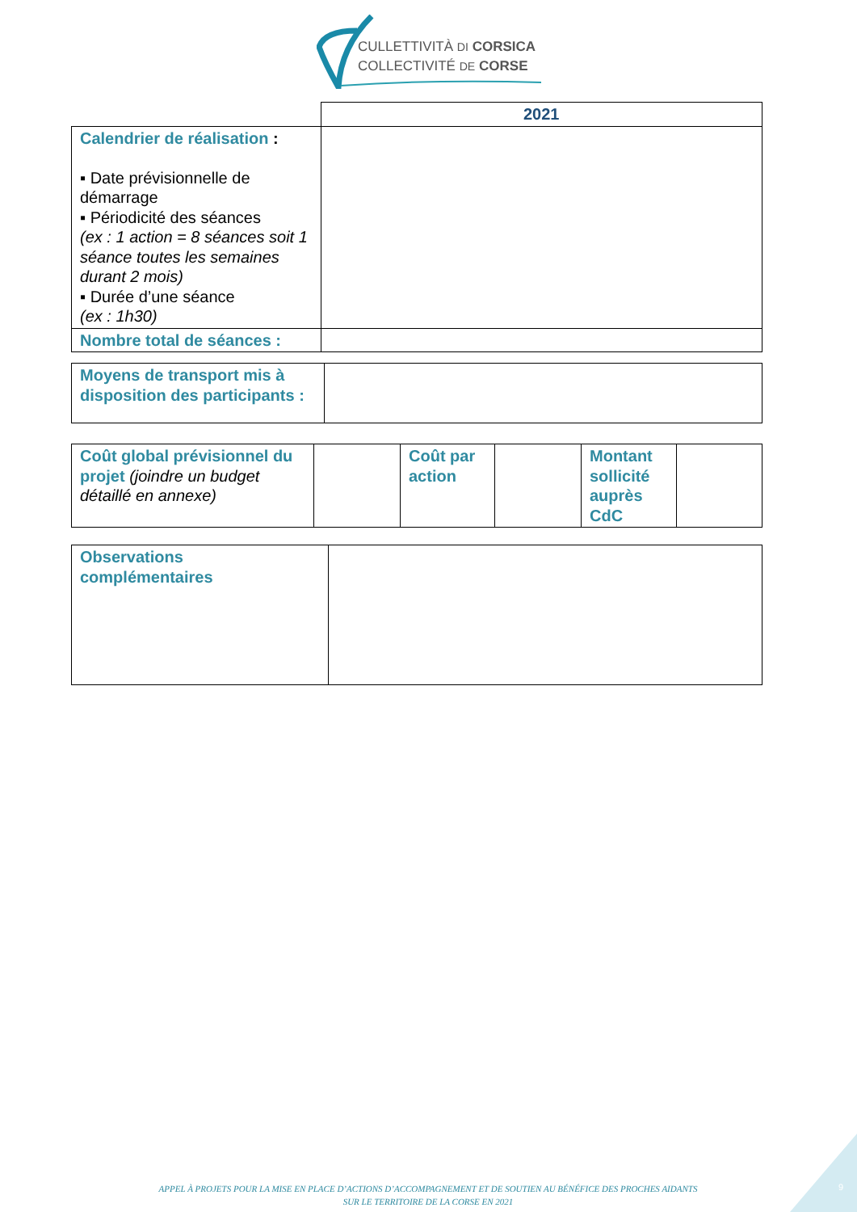CULLETTIVITÀ DI CORSICA
COLLECTIVITÉ DE CORSE
| | 2021 |
| Calendrier de réalisation : ▪ Date prévisionnelle de démarrage ▪ Périodicité des séances (ex : 1 action = 8 séances soit 1 séance toutes les semaines durant 2 mois) ▪ Durée d’une séance (ex : 1h30) | |
| Nombre total de séances : | |
| Moyens de transport mis à disposition des participants : | |
| Coût global prévisionnel du projet (joindre un budget détaillé en annexe) | | Coût par action | | Montant sollicité auprès CdC | |
| Observations complémentaires | |
APPEL À PROJETS POUR LA MISE EN PLACE D’ACTIONS D’ACCOMPAGNEMENT ET DE SOUTIEN AU BÉNÉFICE DES PROCHES AIDANTS
SUR LE TERRITOIRE DE LA CORSE EN 2021
9